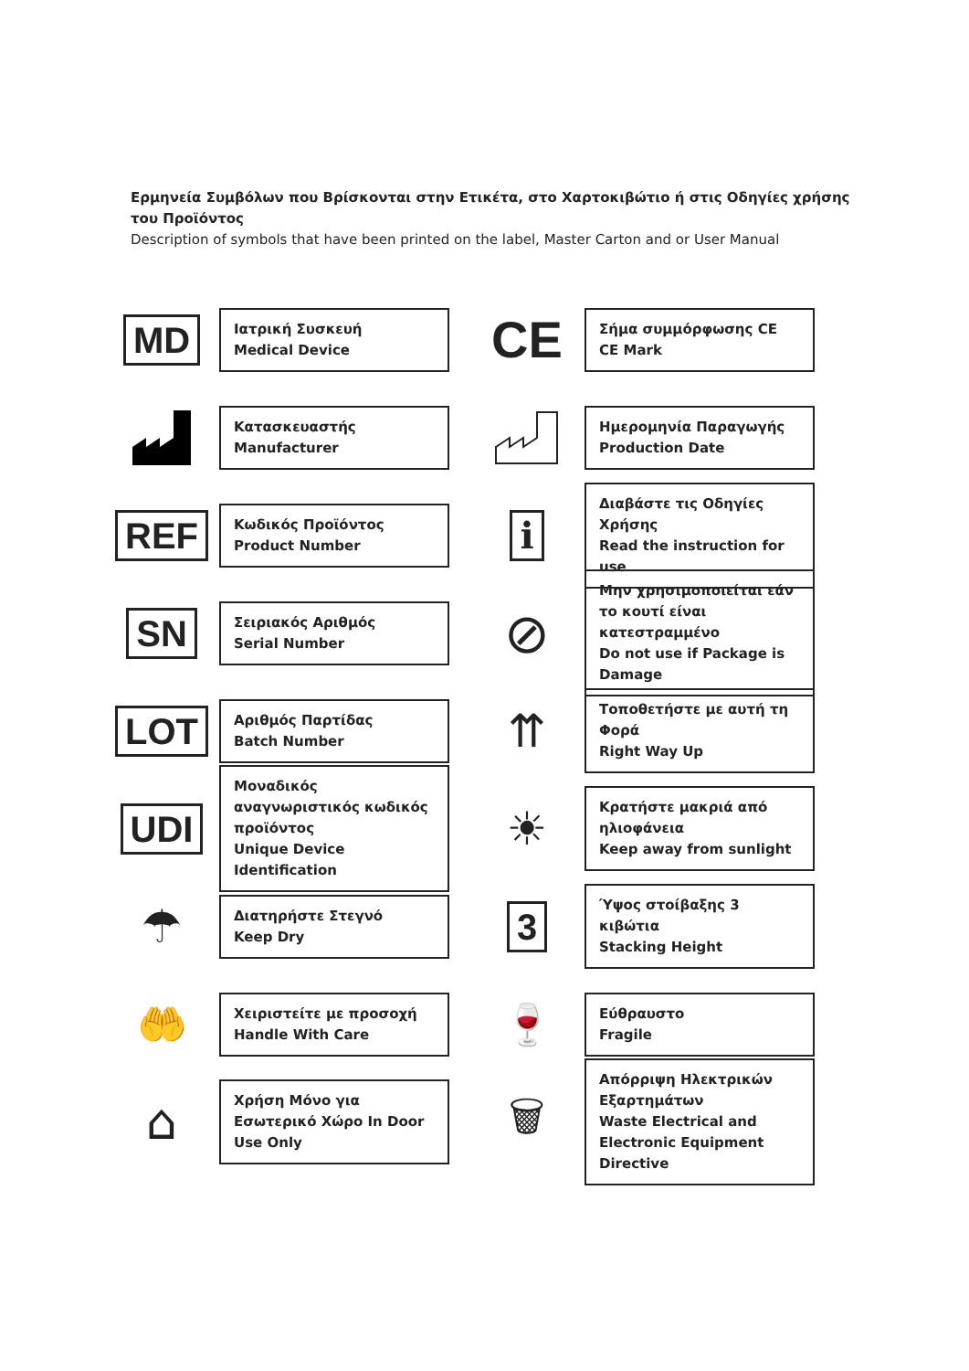Ερμηνεία Συμβόλων που Βρίσκονται στην Ετικέτα, στο Χαρτοκιβώτιο ή στις Οδηγίες χρήσης του Προϊόντος
Description of symbols that have been printed on the label, Master Carton and or User Manual
MD
Ιατρική Συσκευή
Medical Device
CE
Σήμα συμμόρφωσης CE
CE Mark
Κατασκευαστής
Manufacturer
Ημερομηνία Παραγωγής
Production Date
REF
Κωδικός Προϊόντος
Product Number
i
Διαβάστε τις Οδηγίες Χρήσης
Read the instruction for use
SN
Σειριακός Αριθμός
Serial Number
⊘
Μην χρησιμοποιείται εάν το κουτί είναι κατεστραμμένο
Do not use if Package is Damage
LOT
Αριθμός Παρτίδας
Batch Number
⇈
Τοποθετήστε με αυτή τη Φορά
Right Way Up
UDI
Μοναδικός αναγνωριστικός κωδικός προϊόντος
Unique Device Identification
☀
Κρατήστε μακριά από ηλιοφάνεια
Keep away from sunlight
☂
Διατηρήστε Στεγνό
Keep Dry
3
Ύψος στοίβαξης 3 κιβώτια
Stacking Height
🤲
Χειριστείτε με προσοχή
Handle With Care
🍷
Εύθραυστο
Fragile
⌂
Χρήση Μόνο για Εσωτερικό Χώρο In Door Use Only
🗑
Απόρριψη Ηλεκτρικών Εξαρτημάτων
Waste Electrical and Electronic Equipment Directive